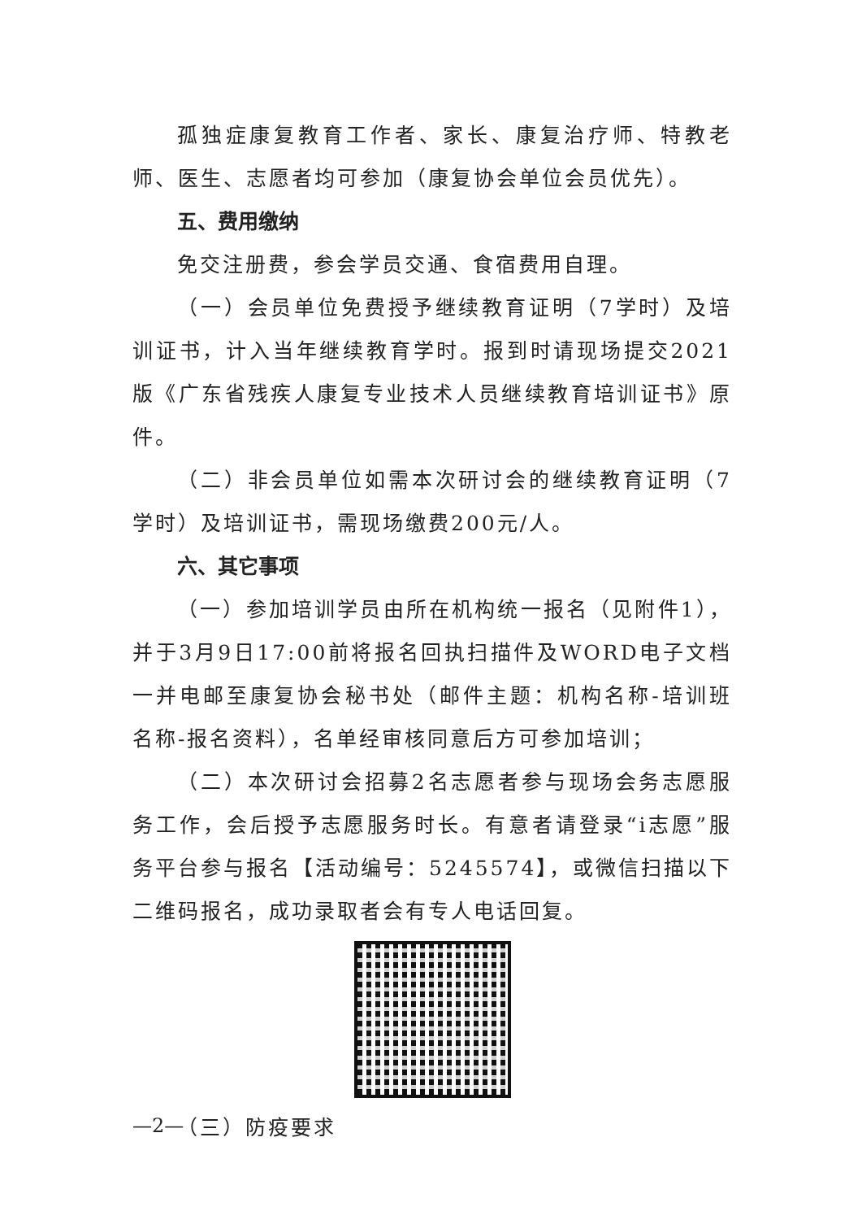孤独症康复教育工作者、家长、康复治疗师、特教老师、医生、志愿者均可参加（康复协会单位会员优先）。
五、费用缴纳
免交注册费，参会学员交通、食宿费用自理。
（一）会员单位免费授予继续教育证明（7学时）及培训证书，计入当年继续教育学时。报到时请现场提交2021版《广东省残疾人康复专业技术人员继续教育培训证书》原件。
（二）非会员单位如需本次研讨会的继续教育证明（7学时）及培训证书，需现场缴费200元/人。
六、其它事项
（一）参加培训学员由所在机构统一报名（见附件1），并于3月9日17:00前将报名回执扫描件及WORD电子文档一并电邮至康复协会秘书处（邮件主题：机构名称-培训班名称-报名资料），名单经审核同意后方可参加培训；
（二）本次研讨会招募2名志愿者参与现场会务志愿服务工作，会后授予志愿服务时长。有意者请登录“i志愿”服务平台参与报名【活动编号：5245574】，或微信扫描以下二维码报名，成功录取者会有专人电话回复。
（三）防疫要求
—2—